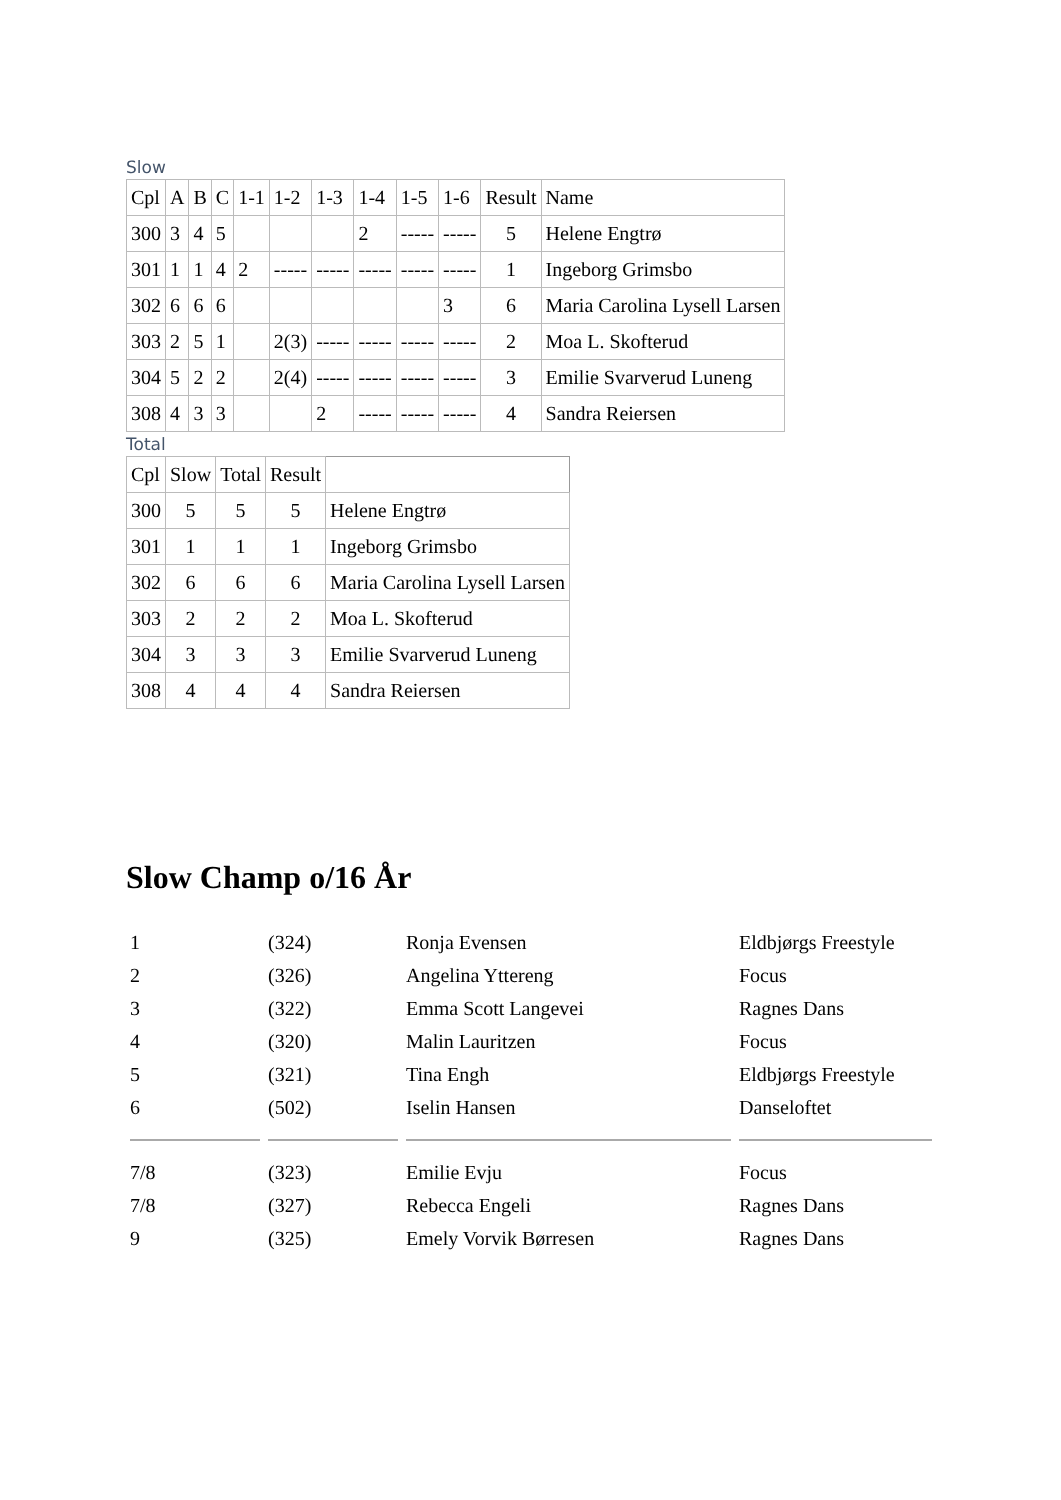Slow
| Cpl | A | B | C | 1-1 | 1-2 | 1-3 | 1-4 | 1-5 | 1-6 | Result | Name |
| --- | --- | --- | --- | --- | --- | --- | --- | --- | --- | --- | --- |
| 300 | 3 | 4 | 5 | | | | 2 | ----- | ----- | 5 | Helene Engtrø |
| 301 | 1 | 1 | 4 | 2 | ----- | ----- | ----- | ----- | ----- | 1 | Ingeborg Grimsbo |
| 302 | 6 | 6 | 6 | | | | | | 3 | 6 | Maria Carolina Lysell Larsen |
| 303 | 2 | 5 | 1 | | 2(3) | ----- | ----- | ----- | ----- | 2 | Moa L. Skofterud |
| 304 | 5 | 2 | 2 | | 2(4) | ----- | ----- | ----- | ----- | 3 | Emilie Svarverud Luneng |
| 308 | 4 | 3 | 3 | | | 2 | ----- | ----- | ----- | 4 | Sandra Reiersen |
Total
| Cpl | Slow | Total | Result | |
| --- | --- | --- | --- | --- |
| 300 | 5 | 5 | 5 | Helene Engtrø |
| 301 | 1 | 1 | 1 | Ingeborg Grimsbo |
| 302 | 6 | 6 | 6 | Maria Carolina Lysell Larsen |
| 303 | 2 | 2 | 2 | Moa L. Skofterud |
| 304 | 3 | 3 | 3 | Emilie Svarverud Luneng |
| 308 | 4 | 4 | 4 | Sandra Reiersen |
Slow Champ o/16 År
| 1 | (324) | Ronja Evensen | Eldbjørgs Freestyle |
| 2 | (326) | Angelina Yttereng | Focus |
| 3 | (322) | Emma Scott Langevei | Ragnes Dans |
| 4 | (320) | Malin Lauritzen | Focus |
| 5 | (321) | Tina Engh | Eldbjørgs Freestyle |
| 6 | (502) | Iselin Hansen | Danseloftet |
| 7/8 | (323) | Emilie Evju | Focus |
| 7/8 | (327) | Rebecca Engeli | Ragnes Dans |
| 9 | (325) | Emely Vorvik Børresen | Ragnes Dans |